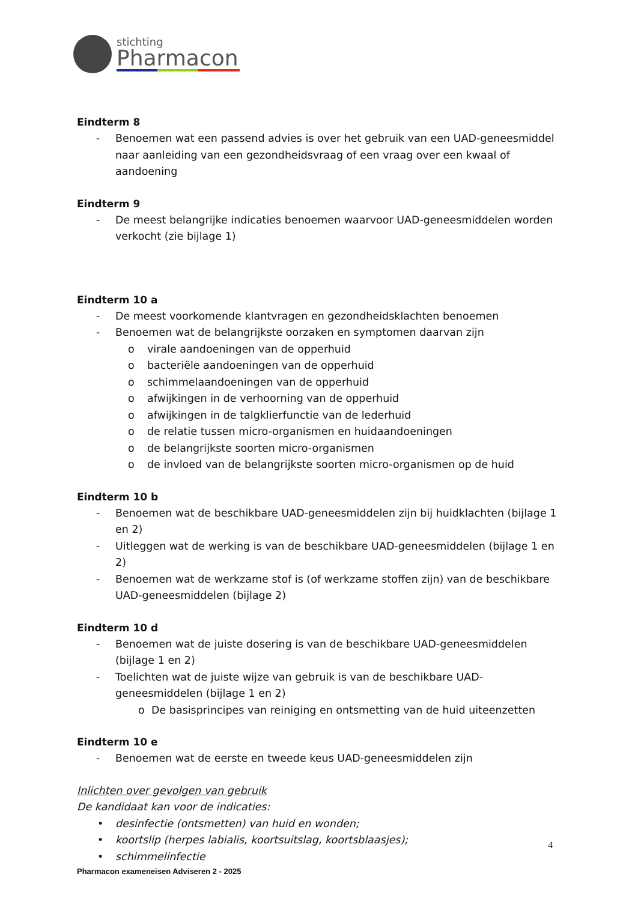stichting
Pharmacon
Eindterm 8
- Benoemen wat een passend advies is over het gebruik van een UAD-geneesmiddel naar aanleiding van een gezondheidsvraag of een vraag over een kwaal of aandoening
Eindterm 9
- De meest belangrijke indicaties benoemen waarvoor UAD-geneesmiddelen worden verkocht (zie bijlage 1)
Eindterm 10 a
- De meest voorkomende klantvragen en gezondheidsklachten benoemen
- Benoemen wat de belangrijkste oorzaken en symptomen daarvan zijn
o virale aandoeningen van de opperhuid
o bacteriële aandoeningen van de opperhuid
o schimmelaandoeningen van de opperhuid
o afwijkingen in de verhoorning van de opperhuid
o afwijkingen in de talgklierfunctie van de lederhuid
o de relatie tussen micro-organismen en huidaandoeningen
o de belangrijkste soorten micro-organismen
o de invloed van de belangrijkste soorten micro-organismen op de huid
Eindterm 10 b
- Benoemen wat de beschikbare UAD-geneesmiddelen zijn bij huidklachten (bijlage 1 en 2)
- Uitleggen wat de werking is van de beschikbare UAD-geneesmiddelen (bijlage 1 en 2)
- Benoemen wat de werkzame stof is (of werkzame stoffen zijn) van de beschikbare UAD-geneesmiddelen (bijlage 2)
Eindterm 10 d
- Benoemen wat de juiste dosering is van de beschikbare UAD-geneesmiddelen (bijlage 1 en 2)
- Toelichten wat de juiste wijze van gebruik is van de beschikbare UAD-geneesmiddelen (bijlage 1 en 2)
o De basisprincipes van reiniging en ontsmetting van de huid uiteenzetten
Eindterm 10 e
- Benoemen wat de eerste en tweede keus UAD-geneesmiddelen zijn
Inlichten over gevolgen van gebruik
De kandidaat kan voor de indicaties:
• desinfectie (ontsmetten) van huid en wonden;
• koortslip (herpes labialis, koortsuitslag, koortsblaasjes);
• schimmelinfectie
4
Pharmacon exameneisen Adviseren 2 - 2025